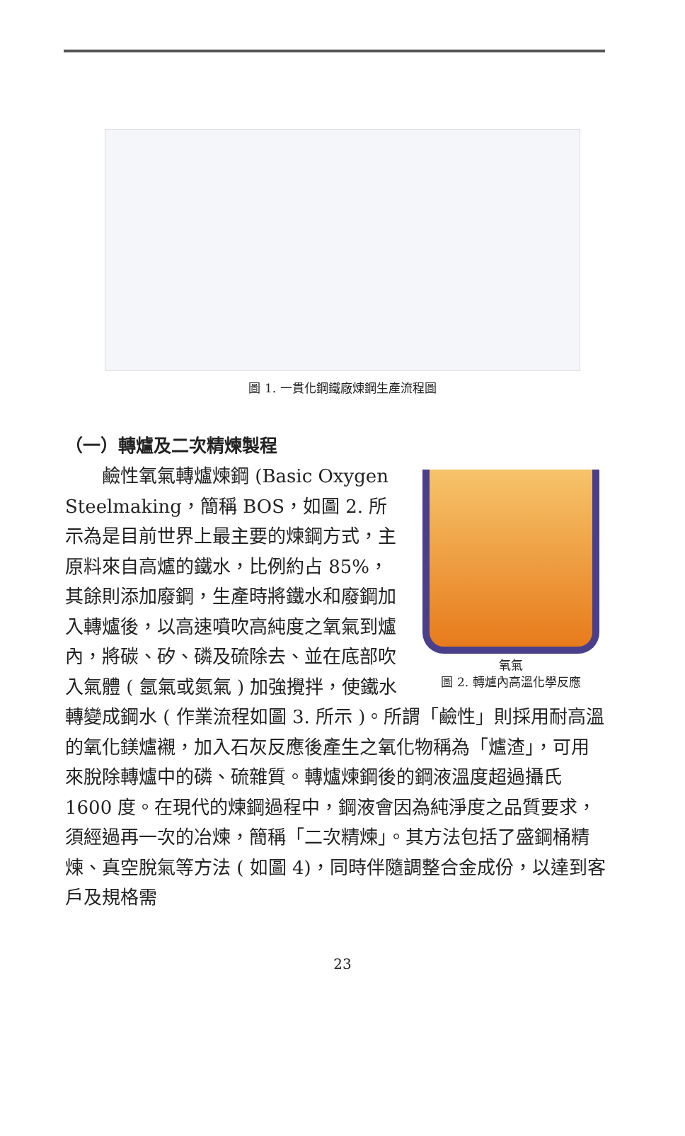圖 1. 一貫化鋼鐵廠煉鋼生產流程圖
（一）轉爐及二次精煉製程
氧氣
圖 2. 轉爐內高溫化學反應
　　鹼性氧氣轉爐煉鋼 (Basic Oxygen Steelmaking，簡稱 BOS，如圖 2. 所示為是目前世界上最主要的煉鋼方式，主原料來自高爐的鐵水，比例約占 85%，其餘則添加廢鋼，生產時將鐵水和廢鋼加入轉爐後，以高速噴吹高純度之氧氣到爐內，將碳、矽、磷及硫除去、並在底部吹入氣體 ( 氬氣或氮氣 ) 加強攪拌，使鐵水轉變成鋼水 ( 作業流程如圖 3. 所示 )。所謂「鹼性」則採用耐高溫的氧化鎂爐襯，加入石灰反應後產生之氧化物稱為「爐渣」，可用來脫除轉爐中的磷、硫雜質。轉爐煉鋼後的鋼液溫度超過攝氏 1600 度。在現代的煉鋼過程中，鋼液會因為純淨度之品質要求，須經過再一次的冶煉，簡稱「二次精煉」。其方法包括了盛鋼桶精煉、真空脫氣等方法 ( 如圖 4)，同時伴隨調整合金成份，以達到客戶及規格需
23